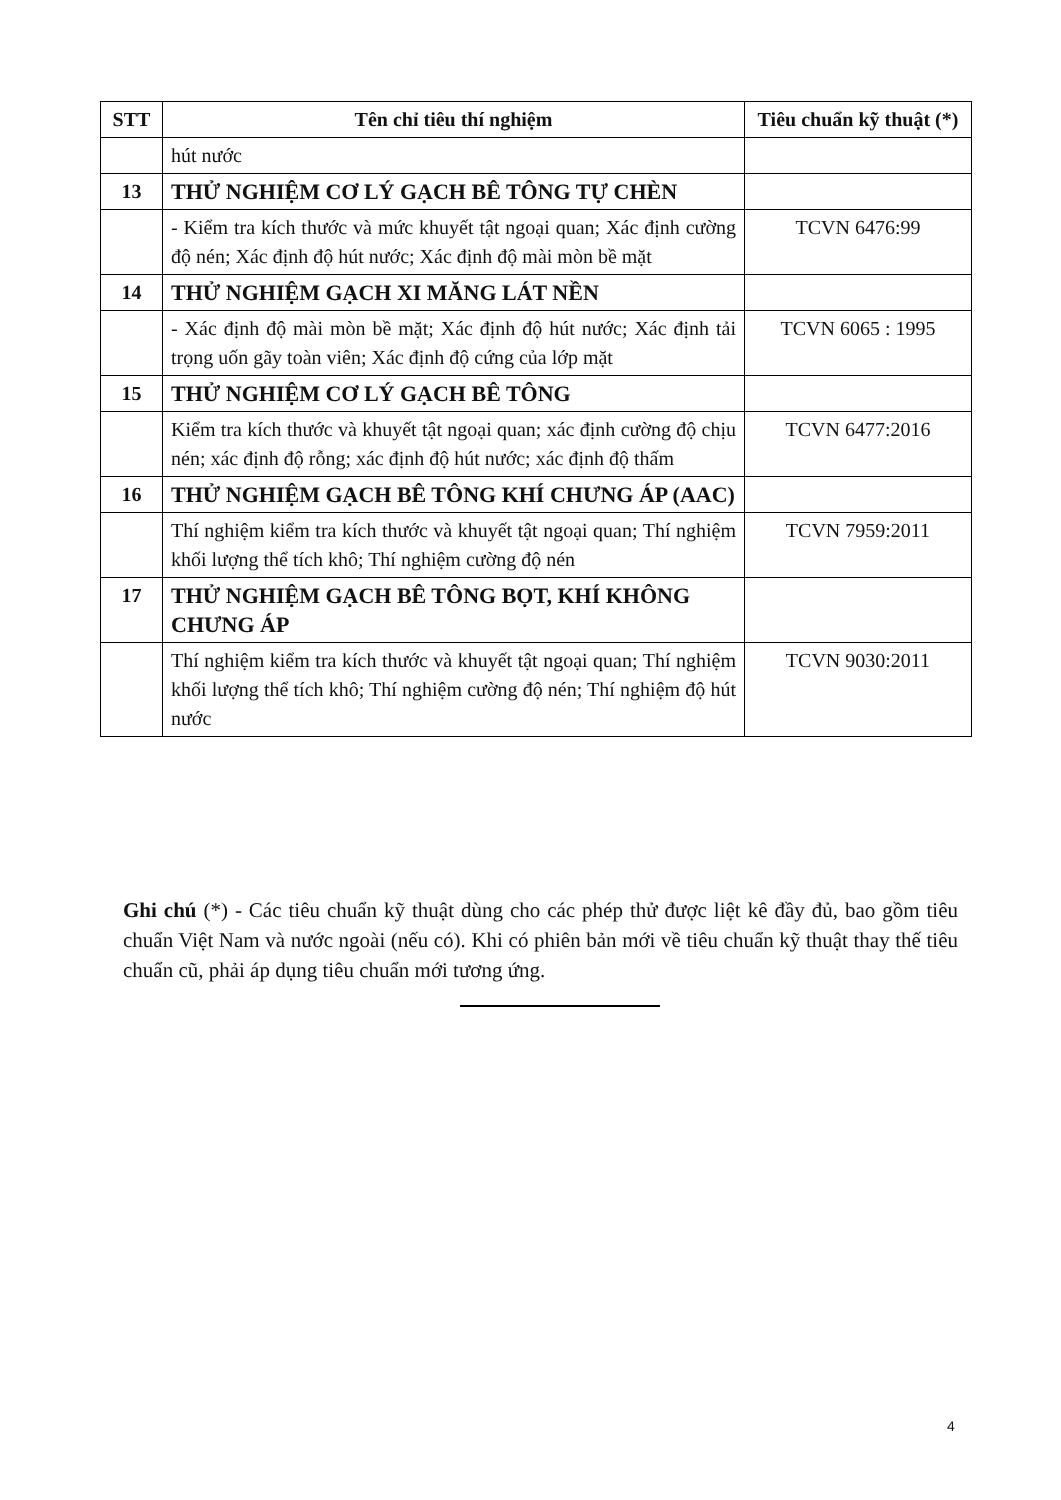| STT | Tên chỉ tiêu thí nghiệm | Tiêu chuẩn kỹ thuật (*) |
| --- | --- | --- |
| | hút nước | |
| 13 | THỬ NGHIỆM CƠ LÝ GẠCH BÊ TÔNG TỰ CHÈN | |
| | - Kiểm tra kích thước và mức khuyết tật ngoại quan; Xác định cường độ nén; Xác định độ hút nước; Xác định độ mài mòn bề mặt | TCVN 6476:99 |
| 14 | THỬ NGHIỆM GẠCH XI MĂNG LÁT NỀN | |
| | - Xác định độ mài mòn bề mặt; Xác định độ hút nước; Xác định tải trọng uốn gãy toàn viên; Xác định độ cứng của lớp mặt | TCVN 6065 : 1995 |
| 15 | THỬ NGHIỆM CƠ LÝ GẠCH BÊ TÔNG | |
| | Kiểm tra kích thước và khuyết tật ngoại quan; xác định cường độ chịu nén; xác định độ rỗng; xác định độ hút nước; xác định độ thấm | TCVN 6477:2016 |
| 16 | THỬ NGHIỆM GẠCH BÊ TÔNG KHÍ CHƯNG ÁP (AAC) | |
| | Thí nghiệm kiểm tra kích thước và khuyết tật ngoại quan; Thí nghiệm khối lượng thể tích khô; Thí nghiệm cường độ nén | TCVN 7959:2011 |
| 17 | THỬ NGHIỆM GẠCH BÊ TÔNG BỌT, KHÍ KHÔNG CHƯNG ÁP | |
| | Thí nghiệm kiểm tra kích thước và khuyết tật ngoại quan; Thí nghiệm khối lượng thể tích khô; Thí nghiệm cường độ nén; Thí nghiệm độ hút nước | TCVN 9030:2011 |
Ghi chú (*) - Các tiêu chuẩn kỹ thuật dùng cho các phép thử được liệt kê đầy đủ, bao gồm tiêu chuẩn Việt Nam và nước ngoài (nếu có). Khi có phiên bản mới về tiêu chuẩn kỹ thuật thay thế tiêu chuẩn cũ, phải áp dụng tiêu chuẩn mới tương ứng.
4